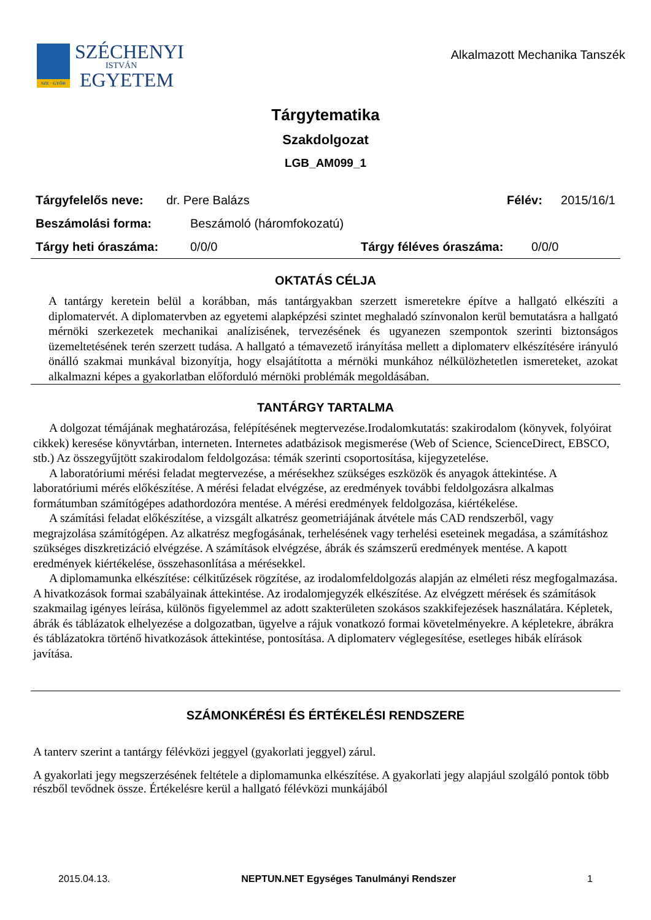SZE · GYŐR
SZÉCHENYI
ISTVÁN
EGYETEM
Alkalmazott Mechanika Tanszék
Tárgytematika
Szakdolgozat
LGB_AM099_1
Tárgyfelelős neve: dr. Pere Balázs Félév: 2015/16/1
Beszámolási forma: Beszámoló (háromfokozatú)
Tárgy heti óraszáma: 0/0/0 Tárgy féléves óraszáma: 0/0/0
OKTATÁS CÉLJA
A tantárgy keretein belül a korábban, más tantárgyakban szerzett ismeretekre építve a hallgató elkészíti a diplomatervét. A diplomatervben az egyetemi alapképzési szintet meghaladó színvonalon kerül bemutatásra a hallgató mérnöki szerkezetek mechanikai analízisének, tervezésének és ugyanezen szempontok szerinti biztonságos üzemeltetésének terén szerzett tudása. A hallgató a témavezető irányítása mellett a diplomaterv elkészítésére irányuló önálló szakmai munkával bizonyítja, hogy elsajátította a mérnöki munkához nélkülözhetetlen ismereteket, azokat alkalmazni képes a gyakorlatban előforduló mérnöki problémák megoldásában.
TANTÁRGY TARTALMA
A dolgozat témájának meghatározása, felépítésének megtervezése.Irodalomkutatás: szakirodalom (könyvek, folyóirat cikkek) keresése könyvtárban, interneten. Internetes adatbázisok megismerése (Web of Science, ScienceDirect, EBSCO, stb.) Az összegyűjtött szakirodalom feldolgozása: témák szerinti csoportosítása, kijegyzetelése.
A laboratóriumi mérési feladat megtervezése, a mérésekhez szükséges eszközök és anyagok áttekintése. A laboratóriumi mérés előkészítése. A mérési feladat elvégzése, az eredmények további feldolgozásra alkalmas formátumban számítógépes adathordozóra mentése. A mérési eredmények feldolgozása, kiértékelése.
A számítási feladat előkészítése, a vizsgált alkatrész geometriájának átvétele más CAD rendszerből, vagy megrajzolása számítógépen. Az alkatrész megfogásának, terhelésének vagy terhelési eseteinek megadása, a számításhoz szükséges diszkretizáció elvégzése. A számítások elvégzése, ábrák és számszerű eredmények mentése. A kapott eredmények kiértékelése, összehasonlítása a mérésekkel.
A diplomamunka elkészítése: célkitűzések rögzítése, az irodalomfeldolgozás alapján az elméleti rész megfogalmazása. A hivatkozások formai szabályainak áttekintése. Az irodalomjegyzék elkészítése. Az elvégzett mérések és számítások szakmailag igényes leírása, különös figyelemmel az adott szakterületen szokásos szakkifejezések használatára. Képletek, ábrák és táblázatok elhelyezése a dolgozatban, ügyelve a rájuk vonatkozó formai követelményekre. A képletekre, ábrákra és táblázatokra történő hivatkozások áttekintése, pontosítása. A diplomaterv véglegesítése, esetleges hibák elírások javítása.
SZÁMONKÉRÉSI ÉS ÉRTÉKELÉSI RENDSZERE
A tanterv szerint a tantárgy félévközi jeggyel (gyakorlati jeggyel) zárul.
A gyakorlati jegy megszerzésének feltétele a diplomamunka elkészítése. A gyakorlati jegy alapjául szolgáló pontok több részből tevődnek össze. Értékelésre kerül a hallgató félévközi munkájából
2015.04.13. NEPTUN.NET Egységes Tanulmányi Rendszer 1